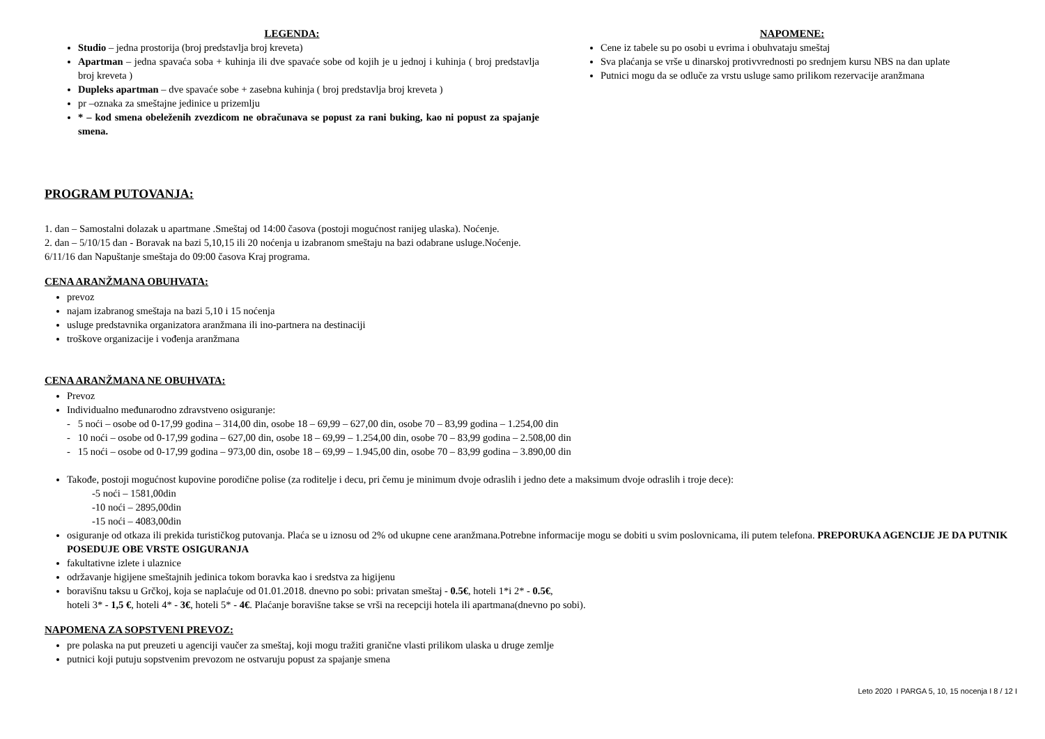LEGENDA:
Studio – jedna prostorija (broj predstavlja broj kreveta)
Apartman – jedna spavaća soba + kuhinja ili dve spavaće sobe od kojih je u jednoj i kuhinja ( broj predstavlja broj kreveta )
Dupleks apartman – dve spavaće sobe + zasebna kuhinja ( broj predstavlja broj kreveta )
pr –oznaka za smeštajne jedinice u prizemlju
* – kod smena obeleženih zvezdicom ne obračunava se popust za rani buking, kao ni popust za spajanje smena.
NAPOMENE:
Cene iz tabele su po osobi u evrima i obuhvataju smeštaj
Sva plaćanja se vrše u dinarskoj protivvrednosti po srednjem kursu NBS na dan uplate
Putnici mogu da se odluče za vrstu usluge samo prilikom rezervacije aranžmana
PROGRAM PUTOVANJA:
1. dan – Samostalni dolazak u apartmane .Smeštaj od 14:00 časova (postoji mogućnost ranijeg ulaska). Noćenje.
2. dan – 5/10/15 dan - Boravak na bazi 5,10,15 ili 20 noćenja u izabranom smeštaju na bazi odabrane usluge.Noćenje.
6/11/16 dan Napuštanje smeštaja do 09:00 časova Kraj programa.
CENA ARANŽMANA OBUHVATA:
prevoz
najam izabranog smeštaja na bazi 5,10 i 15 noćenja
usluge predstavnika organizatora aranžmana ili ino-partnera na destinaciji
troškove organizacije i vođenja aranžmana
CENA ARANŽMANA NE OBUHVATA:
Prevoz
Individualno međunarodno zdravstveno osiguranje:
- 5 noći – osobe od 0-17,99 godina – 314,00 din, osobe 18 – 69,99 – 627,00 din, osobe 70 – 83,99 godina – 1.254,00 din
- 10 noći – osobe od 0-17,99 godina – 627,00 din, osobe 18 – 69,99 – 1.254,00 din, osobe 70 – 83,99 godina – 2.508,00 din
- 15 noći – osobe od 0-17,99 godina – 973,00 din, osobe 18 – 69,99 – 1.945,00 din, osobe 70 – 83,99 godina – 3.890,00 din
Takođe, postoji mogućnost kupovine porodične polise (za roditelje i decu, pri čemu je minimum dvoje odraslih i jedno dete a maksimum dvoje odraslih i troje dece):
-5 noći – 1581,00din
-10 noći – 2895,00din
-15 noći – 4083,00din
osiguranje od otkaza ili prekida turističkog putovanja. Plaća se u iznosu od 2% od ukupne cene aranžmana.Potrebne informacije mogu se dobiti u svim poslovnicama, ili putem telefona. PREPORUKA AGENCIJE JE DA PUTNIK POSEDUJE OBE VRSTE OSIGURANJA
fakultativne izlete i ulaznice
održavanje higijene smeštajnih jedinica tokom boravka kao i sredstva za higijenu
boravišnu taksu u Grčkoj, koja se naplaćuje od 01.01.2018. dnevno po sobi: privatan smeštaj - 0.5€, hoteli 1*i 2* - 0.5€,
hoteli 3* - 1,5 €, hoteli 4* - 3€, hoteli 5* - 4€. Plaćanje boravišne takse se vrši na recepciji hotela ili apartmana(dnevno po sobi).
NAPOMENA ZA SOPSTVENI PREVOZ:
pre polaska na put preuzeti u agenciji vaučer za smeštaj, koji mogu tražiti granične vlasti prilikom ulaska u druge zemlje
putnici koji putuju sopstvenim prevozom ne ostvaruju popust za spajanje smena
Leto 2020 I PARGA 5, 10, 15 nocenja I 8 / 12 I